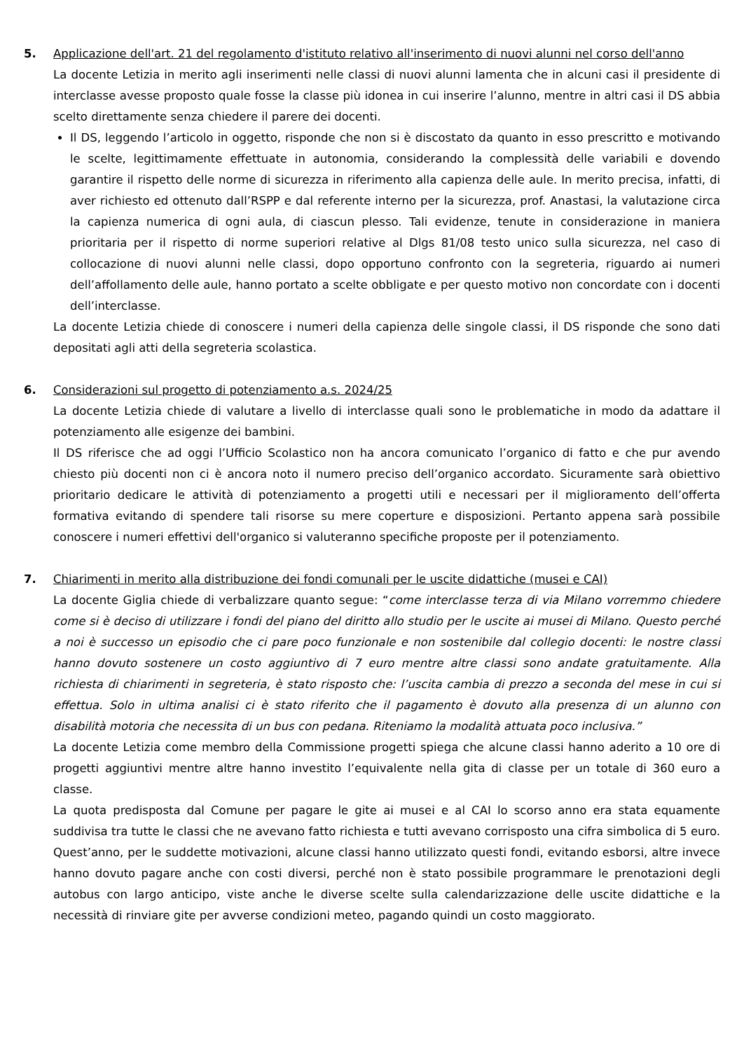5. Applicazione dell'art. 21 del regolamento d'istituto relativo all'inserimento di nuovi alunni nel corso dell'anno
La docente Letizia in merito agli inserimenti nelle classi di nuovi alunni lamenta che in alcuni casi il presidente di interclasse avesse proposto quale fosse la classe più idonea in cui inserire l’alunno, mentre in altri casi il DS abbia scelto direttamente senza chiedere il parere dei docenti.
Il DS, leggendo l’articolo in oggetto, risponde che non si è discostato da quanto in esso prescritto e motivando le scelte, legittimamente effettuate in autonomia, considerando la complessità delle variabili e dovendo garantire il rispetto delle norme di sicurezza in riferimento alla capienza delle aule. In merito precisa, infatti, di aver richiesto ed ottenuto dall’RSPP e dal referente interno per la sicurezza, prof. Anastasi, la valutazione circa la capienza numerica di ogni aula, di ciascun plesso. Tali evidenze, tenute in considerazione in maniera prioritaria per il rispetto di norme superiori relative al Dlgs 81/08 testo unico sulla sicurezza, nel caso di collocazione di nuovi alunni nelle classi, dopo opportuno confronto con la segreteria, riguardo ai numeri dell’affollamento delle aule, hanno portato a scelte obbligate e per questo motivo non concordate con i docenti dell’interclasse.
La docente Letizia chiede di conoscere i numeri della capienza delle singole classi, il DS risponde che sono dati depositati agli atti della segreteria scolastica.
6. Considerazioni sul progetto di potenziamento a.s. 2024/25
La docente Letizia chiede di valutare a livello di interclasse quali sono le problematiche in modo da adattare il potenziamento alle esigenze dei bambini.
Il DS riferisce che ad oggi l’Ufficio Scolastico non ha ancora comunicato l’organico di fatto e che pur avendo chiesto più docenti non ci è ancora noto il numero preciso dell’organico accordato. Sicuramente sarà obiettivo prioritario dedicare le attività di potenziamento a progetti utili e necessari per il miglioramento dell’offerta formativa evitando di spendere tali risorse su mere coperture e disposizioni. Pertanto appena sarà possibile conoscere i numeri effettivi dell'organico si valuteranno specifiche proposte per il potenziamento.
7. Chiarimenti in merito alla distribuzione dei fondi comunali per le uscite didattiche (musei e CAI)
La docente Giglia chiede di verbalizzare quanto segue: “come interclasse terza di via Milano vorremmo chiedere come si è deciso di utilizzare i fondi del piano del diritto allo studio per le uscite ai musei di Milano. Questo perché a noi è successo un episodio che ci pare poco funzionale e non sostenibile dal collegio docenti: le nostre classi hanno dovuto sostenere un costo aggiuntivo di 7 euro mentre altre classi sono andate gratuitamente. Alla richiesta di chiarimenti in segreteria, è stato risposto che: l’uscita cambia di prezzo a seconda del mese in cui si effettua. Solo in ultima analisi ci è stato riferito che il pagamento è dovuto alla presenza di un alunno con disabilità motoria che necessita di un bus con pedana. Riteniamo la modalità attuata poco inclusiva.”
La docente Letizia come membro della Commissione progetti spiega che alcune classi hanno aderito a 10 ore di progetti aggiuntivi mentre altre hanno investito l’equivalente nella gita di classe per un totale di 360 euro a classe.
La quota predisposta dal Comune per pagare le gite ai musei e al CAI lo scorso anno era stata equamente suddivisa tra tutte le classi che ne avevano fatto richiesta e tutti avevano corrisposto una cifra simbolica di 5 euro. Quest’anno, per le suddette motivazioni, alcune classi hanno utilizzato questi fondi, evitando esborsi, altre invece hanno dovuto pagare anche con costi diversi, perché non è stato possibile programmare le prenotazioni degli autobus con largo anticipo, viste anche le diverse scelte sulla calendarizzazione delle uscite didattiche e la necessità di rinviare gite per avverse condizioni meteo, pagando quindi un costo maggiorato.